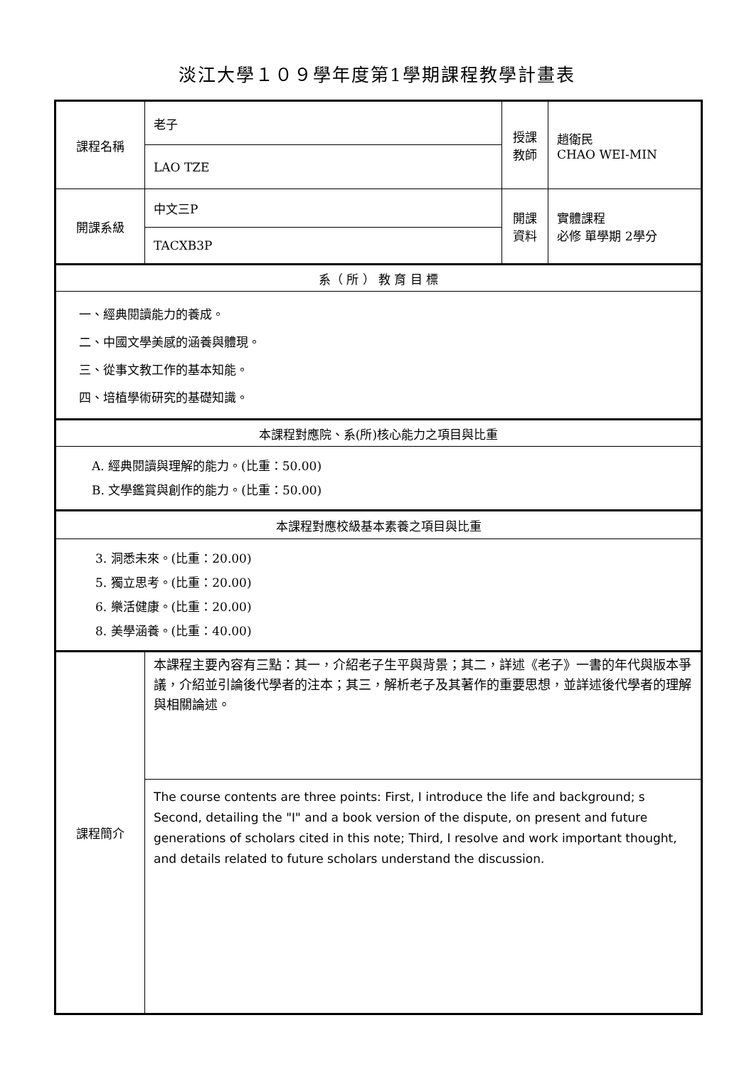淡江大學１０９學年度第1學期課程教學計畫表
| 課程名稱 | 老子 | 授課 教師 | 趙衛民 CHAO WEI-MIN |
| | LAO TZE | | |
| 開課系級 | 中文三P | 開課 資料 | 實體課程 必修 單學期 2學分 |
| | TACXB3P | | |
| 系（ 所 ） 教 育 目 標 | | | |
| 一、經典閱讀能力的養成。 二、中國文學美感的涵養與體現。 三、從事文教工作的基本知能。 四、培植學術研究的基礎知識。 | | | |
| 本課程對應院、系(所)核心能力之項目與比重 | | | |
| A. 經典閱讀與理解的能力。(比重：50.00) B. 文學鑑賞與創作的能力。(比重：50.00) | | | |
| 本課程對應校級基本素養之項目與比重 | | | |
| 3. 洞悉未來。(比重：20.00) 5. 獨立思考。(比重：20.00) 6. 樂活健康。(比重：20.00) 8. 美學涵養。(比重：40.00) | | | |
| 課程簡介 | 本課程主要內容有三點：其一，介紹老子生平與背景；其二，詳述《老子》一書的年代與版本爭議，介紹並引論後代學者的注本；其三，解析老子及其著作的重要思想，並詳述後代學者的理解與相關論述。 | | |
| | The course contents are three points: First, I introduce the life and background; s Second, detailing the "I" and a book version of the dispute, on present and future generations of scholars cited in this note; Third, I resolve and work important thought, and details related to future scholars understand the discussion. | | |